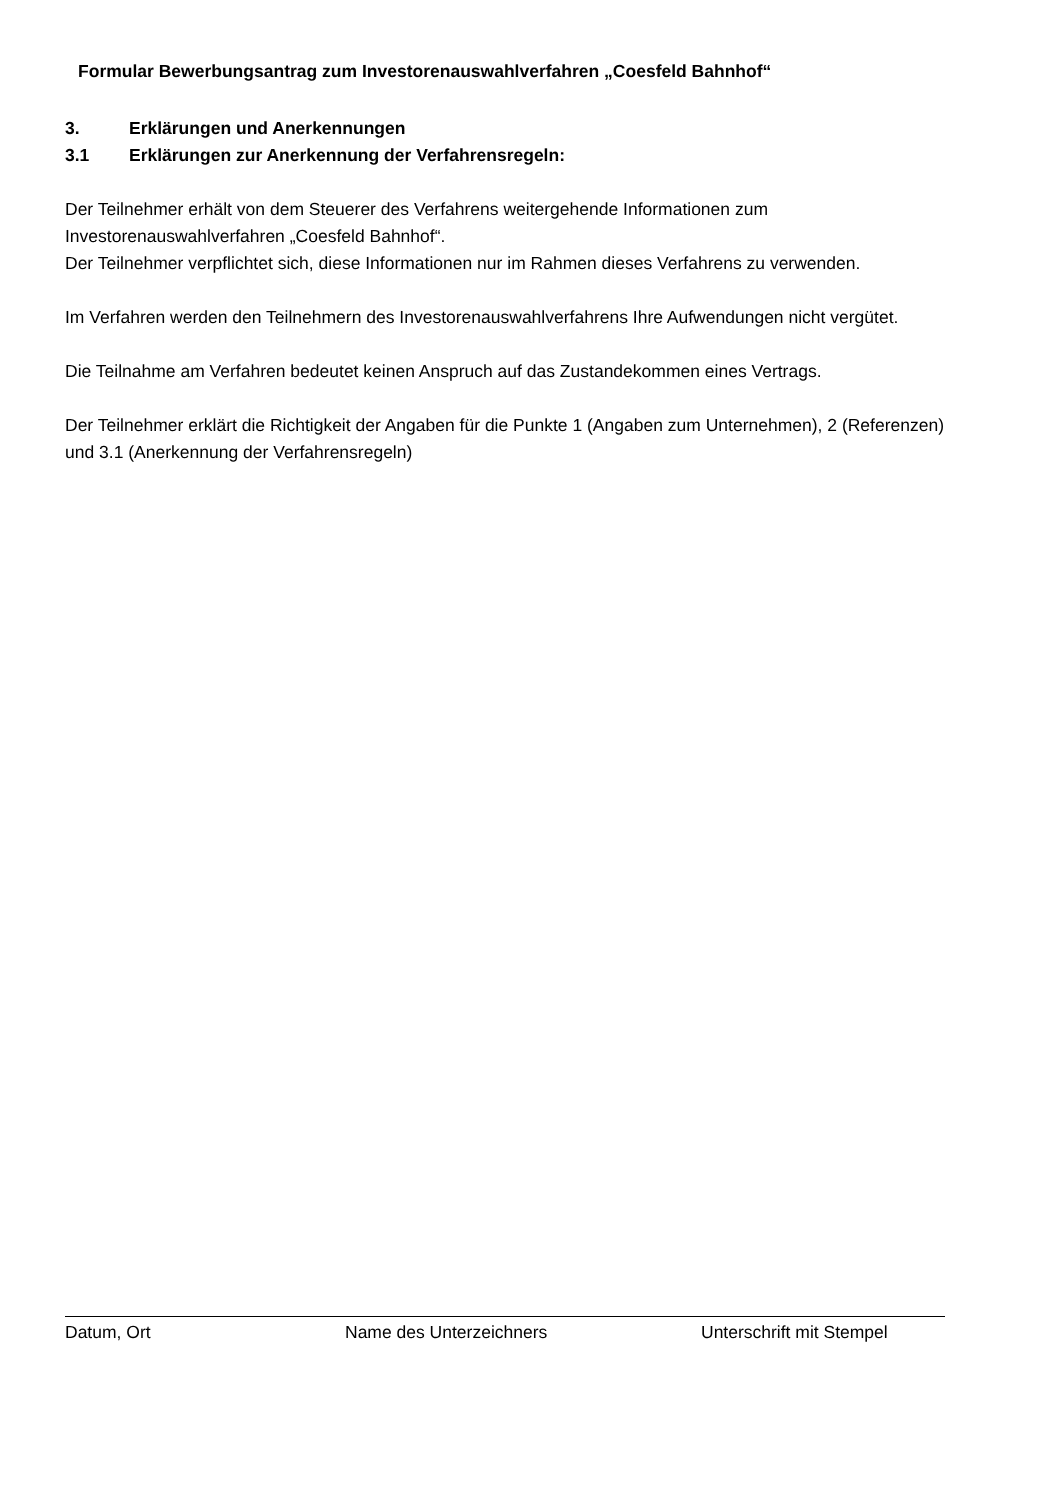Formular Bewerbungsantrag zum Investorenauswahlverfahren „Coesfeld Bahnhof“
3. Erklärungen und Anerkennungen
3.1 Erklärungen zur Anerkennung der Verfahrensregeln:
Der Teilnehmer erhält von dem Steuerer des Verfahrens weitergehende Informationen zum Investorenauswahlverfahren „Coesfeld Bahnhof“.
Der Teilnehmer verpflichtet sich, diese Informationen nur im Rahmen dieses Verfahrens zu verwenden.
Im Verfahren werden den Teilnehmern des Investorenauswahlverfahrens Ihre Aufwendungen nicht vergütet.
Die Teilnahme am Verfahren bedeutet keinen Anspruch auf das Zustandekommen eines Vertrags.
Der Teilnehmer erklärt die Richtigkeit der Angaben für die Punkte 1 (Angaben zum Unternehmen), 2 (Referenzen) und 3.1 (Anerkennung der Verfahrensregeln)
Datum, Ort Name des Unterzeichners Unterschrift mit Stempel